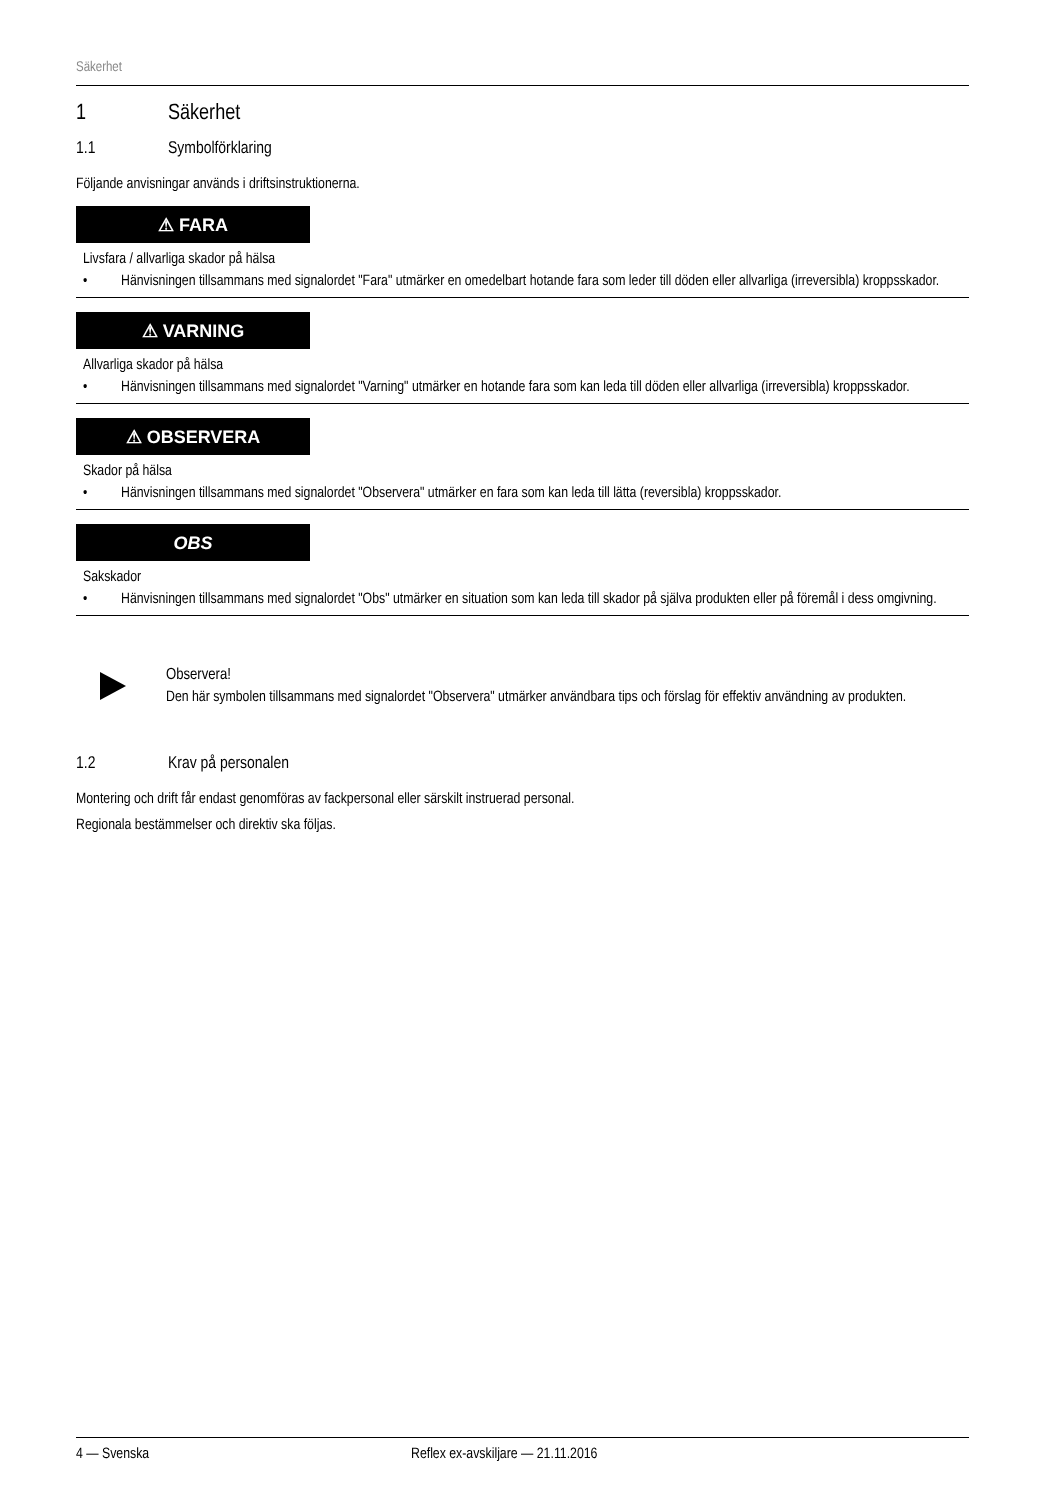Säkerhet
1 Säkerhet
1.1 Symbolförklaring
Följande anvisningar används i driftsinstruktionerna.
⚠ FARA
Livsfara / allvarliga skador på hälsa
• Hänvisningen tillsammans med signalordet "Fara" utmärker en omedelbart hotande fara som leder till döden eller allvarliga (irreversibla) kroppsskador.
⚠ VARNING
Allvarliga skador på hälsa
• Hänvisningen tillsammans med signalordet "Varning" utmärker en hotande fara som kan leda till döden eller allvarliga (irreversibla) kroppsskador.
⚠ OBSERVERA
Skador på hälsa
• Hänvisningen tillsammans med signalordet "Observera" utmärker en fara som kan leda till lätta (reversibla) kroppsskador.
OBS
Sakskador
• Hänvisningen tillsammans med signalordet "Obs" utmärker en situation som kan leda till skador på själva produkten eller på föremål i dess omgivning.
Observera!
Den här symbolen tillsammans med signalordet "Observera" utmärker användbara tips och förslag för effektiv användning av produkten.
1.2 Krav på personalen
Montering och drift får endast genomföras av fackpersonal eller särskilt instruerad personal.
Regionala bestämmelser och direktiv ska följas.
4 — Svenska Reflex ex-avskiljare — 21.11.2016